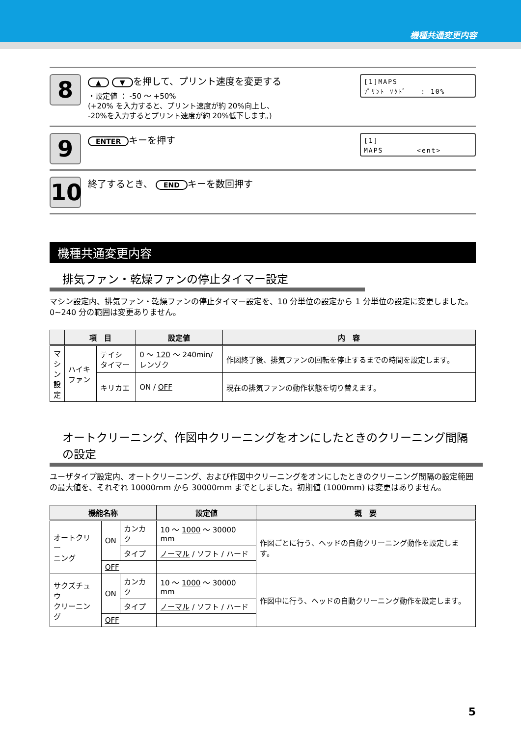機種共通変更内容
8
▲ ▼ を押して、プリント速度を変更する
・設定値 ： -50 ～ +50%
(+20% を入力すると、プリント速度が約 20%向上し、
-20%を入力するとプリント速度が約 20%低下します。)
[1]MAPS
ﾌﾟﾘﾝﾄ ｿｸﾄﾞ : 10%
9
ENTER キーを押す
[1]
MAPS <ent>
10
終了するとき、 END キーを数回押す
機種共通変更内容
排気ファン・乾燥ファンの停止タイマー設定
マシン設定内、排気ファン・乾燥ファンの停止タイマー設定を、10 分単位の設定から 1 分単位の設定に変更しました。0~240 分の範囲は変更ありません。
| | 項 目 | | 設定値 | 内 容 |
| --- | --- | --- | --- | --- |
| マ シ ン 設 定 | ハイキ ファン | テイシ タイマー | 0 ～ 120 ～ 240min/ レンゾク | 作図終了後、排気ファンの回転を停止するまでの時間を設定します。 |
| | | キリカエ | ON / OFF | 現在の排気ファンの動作状態を切り替えます。 |
オートクリーニング、作図中クリーニングをオンにしたときのクリーニング間隔の設定
ユーザタイプ設定内、オートクリーニング、および作図中クリーニングをオンにしたときのクリーニング間隔の設定範囲の最大値を、それぞれ 10000mm から 30000mm までとしました。初期値 (1000mm) は変更はありません。
| 機能名称 | | | 設定値 | 概 要 |
| --- | --- | --- | --- | --- |
| オートクリー ニング | ON | カンカク | 10 ～ 1000 ～ 30000 mm | 作図ごとに行う、ヘッドの自動クリーニング動作を設定します。 |
| | | タイプ | ノーマル / ソフト / ハード | |
| | OFF | | | |
| サクズチュウ クリーニング | ON | カンカク | 10 ～ 1000 ～ 30000 mm | 作図中に行う、ヘッドの自動クリーニング動作を設定します。 |
| | | タイプ | ノーマル / ソフト / ハード | |
| | OFF | | | |
5